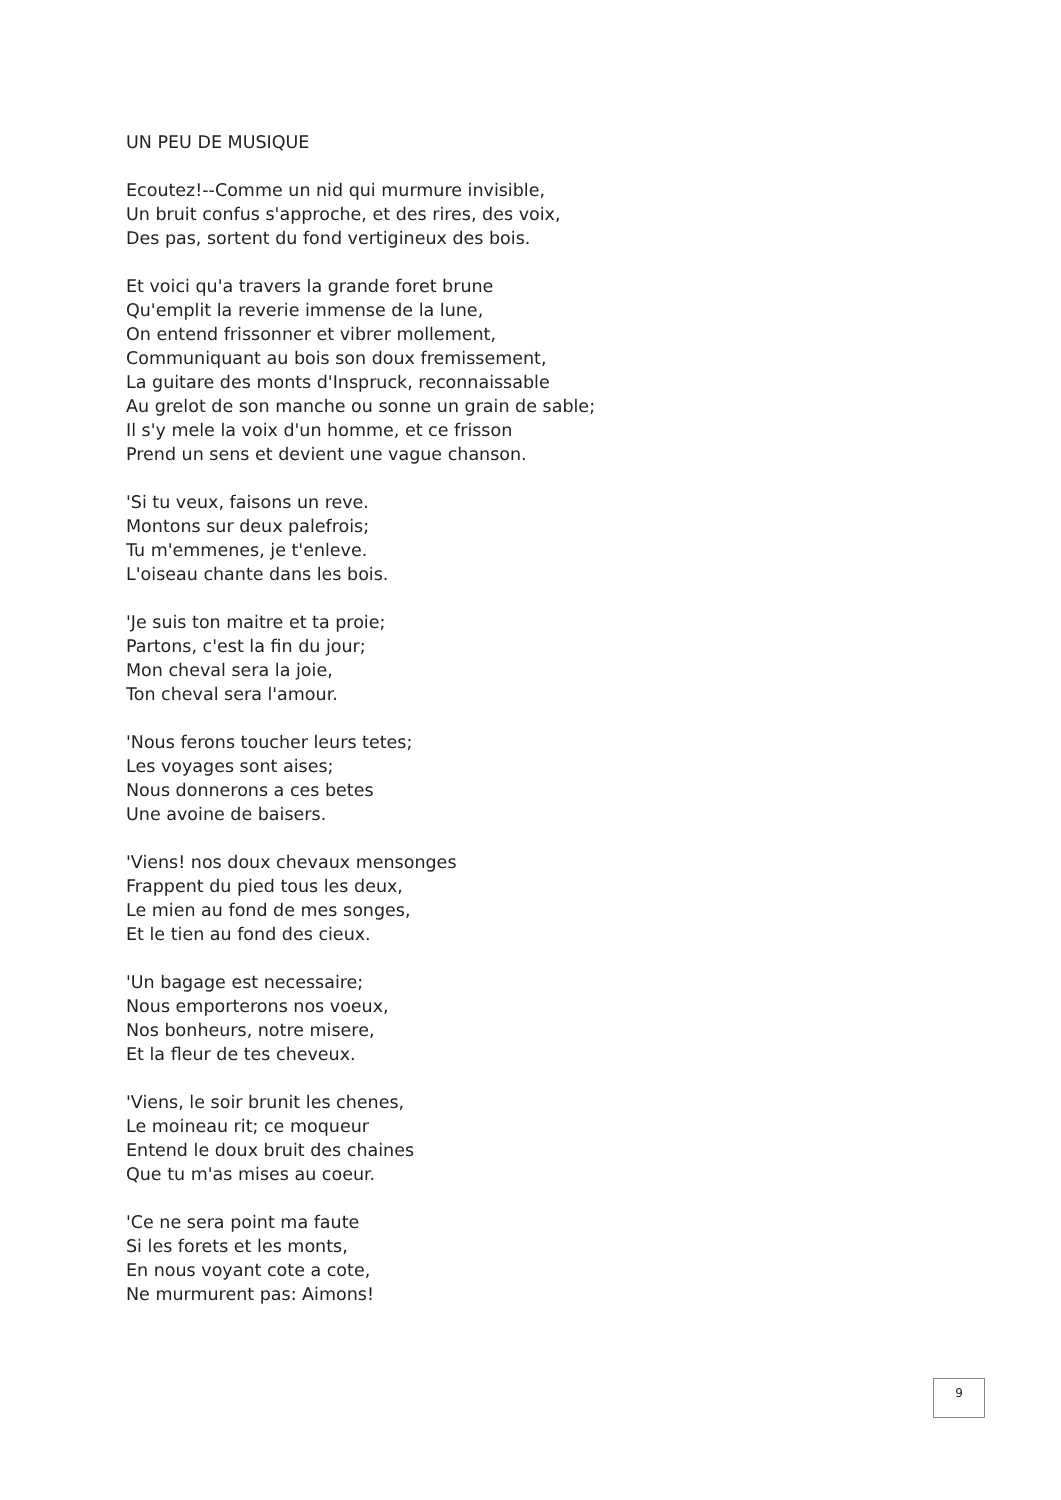UN PEU DE MUSIQUE
Ecoutez!--Comme un nid qui murmure invisible,
Un bruit confus s'approche, et des rires, des voix,
Des pas, sortent du fond vertigineux des bois.
Et voici qu'a travers la grande foret brune
Qu'emplit la reverie immense de la lune,
On entend frissonner et vibrer mollement,
Communiquant au bois son doux fremissement,
La guitare des monts d'Inspruck, reconnaissable
Au grelot de son manche ou sonne un grain de sable;
Il s'y mele la voix d'un homme, et ce frisson
Prend un sens et devient une vague chanson.
'Si tu veux, faisons un reve.
Montons sur deux palefrois;
Tu m'emmenes, je t'enleve.
L'oiseau chante dans les bois.
'Je suis ton maitre et ta proie;
Partons, c'est la fin du jour;
Mon cheval sera la joie,
Ton cheval sera l'amour.
'Nous ferons toucher leurs tetes;
Les voyages sont aises;
Nous donnerons a ces betes
Une avoine de baisers.
'Viens! nos doux chevaux mensonges
Frappent du pied tous les deux,
Le mien au fond de mes songes,
Et le tien au fond des cieux.
'Un bagage est necessaire;
Nous emporterons nos voeux,
Nos bonheurs, notre misere,
Et la fleur de tes cheveux.
'Viens, le soir brunit les chenes,
Le moineau rit; ce moqueur
Entend le doux bruit des chaines
Que tu m'as mises au coeur.
'Ce ne sera point ma faute
Si les forets et les monts,
En nous voyant cote a cote,
Ne murmurent pas: Aimons!
9